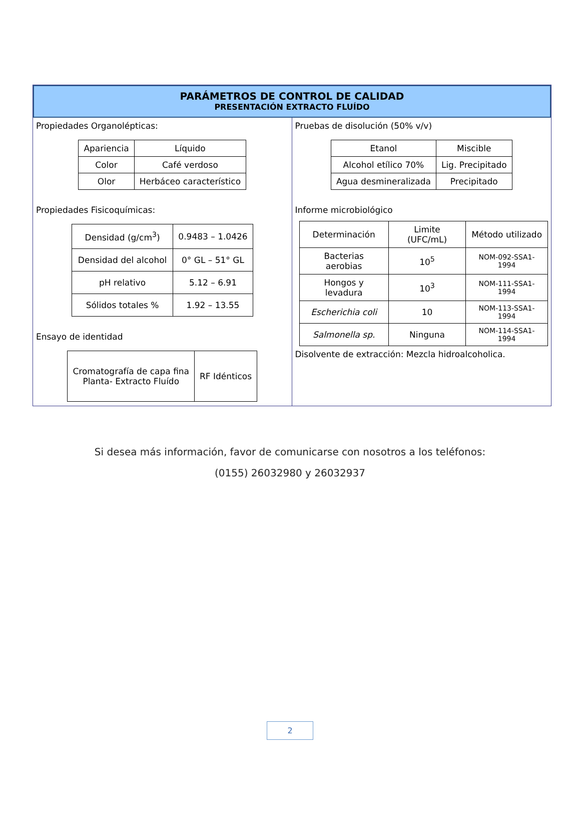PARÁMETROS DE CONTROL DE CALIDAD
PRESENTACIÓN EXTRACTO FLUÍDO
Propiedades Organolépticas:
| Apariencia | Líquido |
| Color | Café verdoso |
| Olor | Herbáceo característico |
Propiedades Fisicoquímicas:
| Densidad (g/cm<sup>3</sup>) | 0.9483 – 1.0426 |
| Densidad del alcohol | 0° GL – 51° GL |
| pH relativo | 5.12 – 6.91 |
| Sólidos totales % | 1.92 – 13.55 |
Ensayo de identidad
| Cromatografía de capa fina Planta- Extracto Fluído | RF Idénticos |
Pruebas de disolución (50% v/v)
| Etanol | Miscible |
| Alcohol etílico 70% | Lig. Precipitado |
| Agua desmineralizada | Precipitado |
Informe microbiológico
| Determinación | Limite (UFC/mL) | Método utilizado |
| Bacterias aerobias | 10<sup>5</sup> | NOM-092-SSA1-1994 |
| Hongos y levadura | 10<sup>3</sup> | NOM-111-SSA1-1994 |
| Escherichia coli | 10 | NOM-113-SSA1-1994 |
| Salmonella sp. | Ninguna | NOM-114-SSA1-1994 |
Disolvente de extracción: Mezcla hidroalcoholica.
Si desea más información, favor de comunicarse con nosotros a los teléfonos:
(0155) 26032980 y 26032937
2